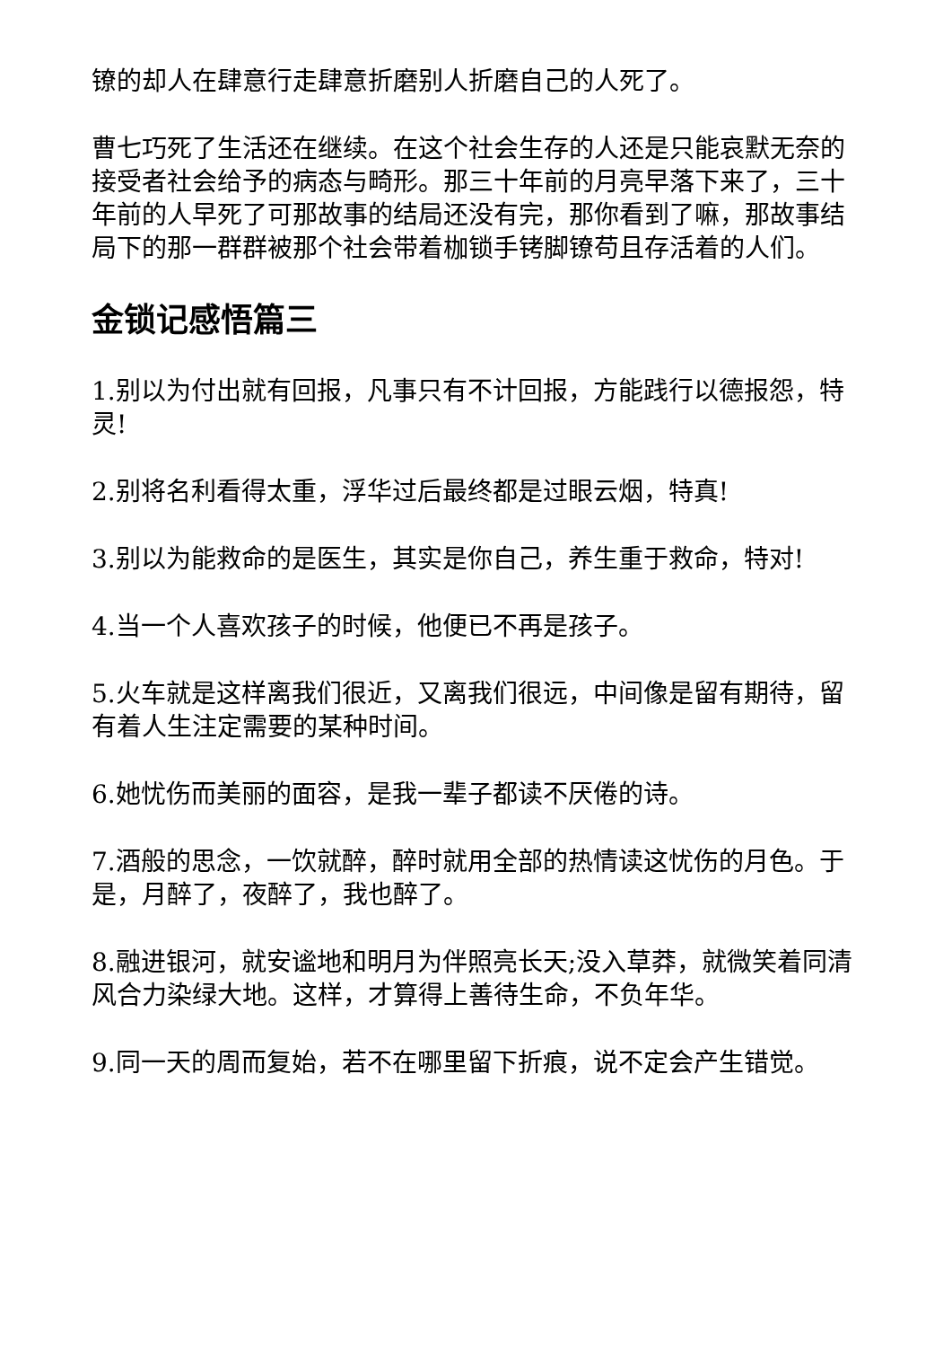镣的却人在肆意行走肆意折磨别人折磨自己的人死了。
曹七巧死了生活还在继续。在这个社会生存的人还是只能哀默无奈的接受者社会给予的病态与畸形。那三十年前的月亮早落下来了，三十年前的人早死了可那故事的结局还没有完，那你看到了嘛，那故事结局下的那一群群被那个社会带着枷锁手铐脚镣苟且存活着的人们。
金锁记感悟篇三
1.别以为付出就有回报，凡事只有不计回报，方能践行以德报怨，特灵!
2.别将名利看得太重，浮华过后最终都是过眼云烟，特真!
3.别以为能救命的是医生，其实是你自己，养生重于救命，特对!
4.当一个人喜欢孩子的时候，他便已不再是孩子。
5.火车就是这样离我们很近，又离我们很远，中间像是留有期待，留有着人生注定需要的某种时间。
6.她忧伤而美丽的面容，是我一辈子都读不厌倦的诗。
7.酒般的思念，一饮就醉，醉时就用全部的热情读这忧伤的月色。于是，月醉了，夜醉了，我也醉了。
8.融进银河，就安谧地和明月为伴照亮长天;没入草莽，就微笑着同清风合力染绿大地。这样，才算得上善待生命，不负年华。
9.同一天的周而复始，若不在哪里留下折痕，说不定会产生错觉。